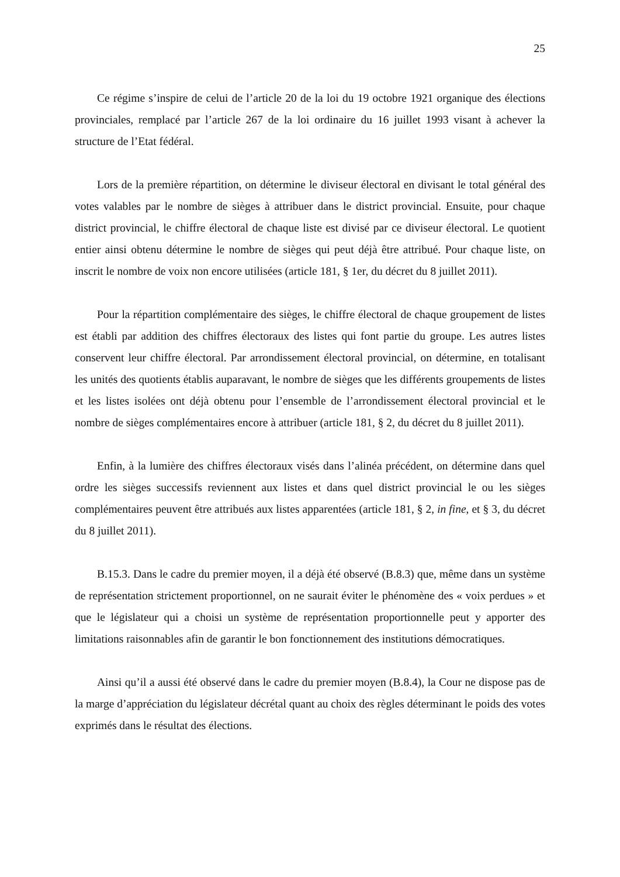25
Ce régime s’inspire de celui de l’article 20 de la loi du 19 octobre 1921 organique des élections provinciales, remplacé par l’article 267 de la loi ordinaire du 16 juillet 1993 visant à achever la structure de l’Etat fédéral.
Lors de la première répartition, on détermine le diviseur électoral en divisant le total général des votes valables par le nombre de sièges à attribuer dans le district provincial. Ensuite, pour chaque district provincial, le chiffre électoral de chaque liste est divisé par ce diviseur électoral. Le quotient entier ainsi obtenu détermine le nombre de sièges qui peut déjà être attribué. Pour chaque liste, on inscrit le nombre de voix non encore utilisées (article 181, § 1er, du décret du 8 juillet 2011).
Pour la répartition complémentaire des sièges, le chiffre électoral de chaque groupement de listes est établi par addition des chiffres électoraux des listes qui font partie du groupe. Les autres listes conservent leur chiffre électoral. Par arrondissement électoral provincial, on détermine, en totalisant les unités des quotients établis auparavant, le nombre de sièges que les différents groupements de listes et les listes isolées ont déjà obtenu pour l’ensemble de l’arrondissement électoral provincial et le nombre de sièges complémentaires encore à attribuer (article 181, § 2, du décret du 8 juillet 2011).
Enfin, à la lumière des chiffres électoraux visés dans l’alinéa précédent, on détermine dans quel ordre les sièges successifs reviennent aux listes et dans quel district provincial le ou les sièges complémentaires peuvent être attribués aux listes apparentées (article 181, § 2, in fine, et § 3, du décret du 8 juillet 2011).
B.15.3. Dans le cadre du premier moyen, il a déjà été observé (B.8.3) que, même dans un système de représentation strictement proportionnel, on ne saurait éviter le phénomène des « voix perdues » et que le législateur qui a choisi un système de représentation proportionnelle peut y apporter des limitations raisonnables afin de garantir le bon fonctionnement des institutions démocratiques.
Ainsi qu’il a aussi été observé dans le cadre du premier moyen (B.8.4), la Cour ne dispose pas de la marge d’appréciation du législateur décrétal quant au choix des règles déterminant le poids des votes exprimés dans le résultat des élections.